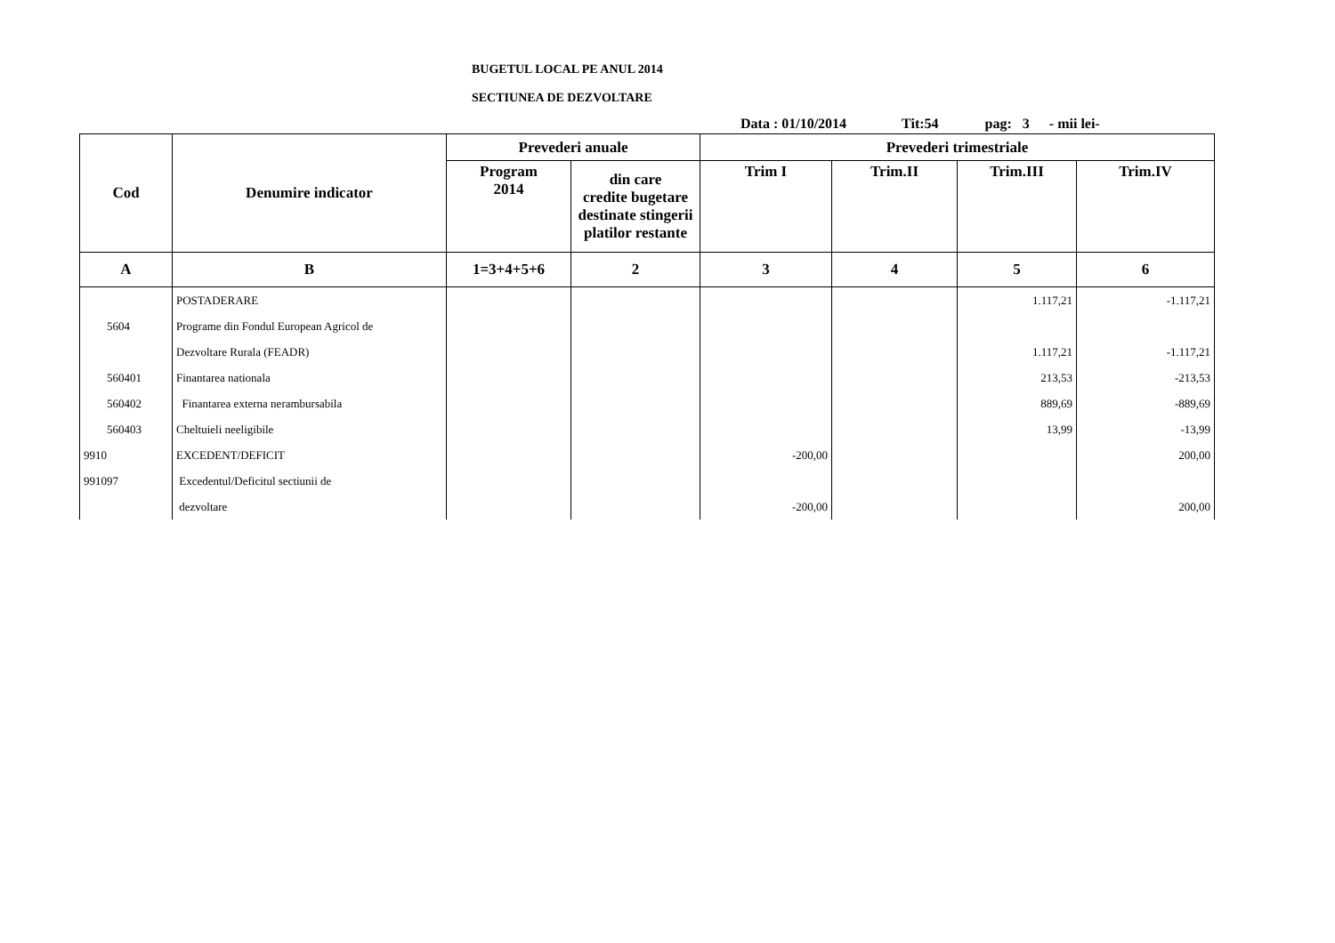BUGETUL LOCAL PE ANUL 2014
SECTIUNEA DE DEZVOLTARE
Data : 01/10/2014 Tit:54 pag: 3 - mii lei-
| Cod | Denumire indicator | Prevederi anuale | | Prevederi trimestriale | | | |
| --- | --- | --- | --- | --- | --- | --- | --- |
| | | Program 2014 | din care credite bugetare destinate stingerii platilor restante | Trim I | Trim.II | Trim.III | Trim.IV |
| A | B | 1=3+4+5+6 | 2 | 3 | 4 | 5 | 6 |
| | POSTADERARE | | | | | 1.117,21 | -1.117,21 |
| 5604 | Programe din Fondul European Agricol de | | | | | | |
| | Dezvoltare Rurala (FEADR) | | | | | 1.117,21 | -1.117,21 |
| 560401 | Finantarea nationala | | | | | 213,53 | -213,53 |
| 560402 | Finantarea externa nerambursabila | | | | | 889,69 | -889,69 |
| 560403 | Cheltuieli neeligibile | | | | | 13,99 | -13,99 |
| 9910 | EXCEDENT/DEFICIT | | | -200,00 | | | 200,00 |
| 991097 | Excedentul/Deficitul sectiunii de | | | | | | |
| | dezvoltare | | | -200,00 | | | 200,00 |